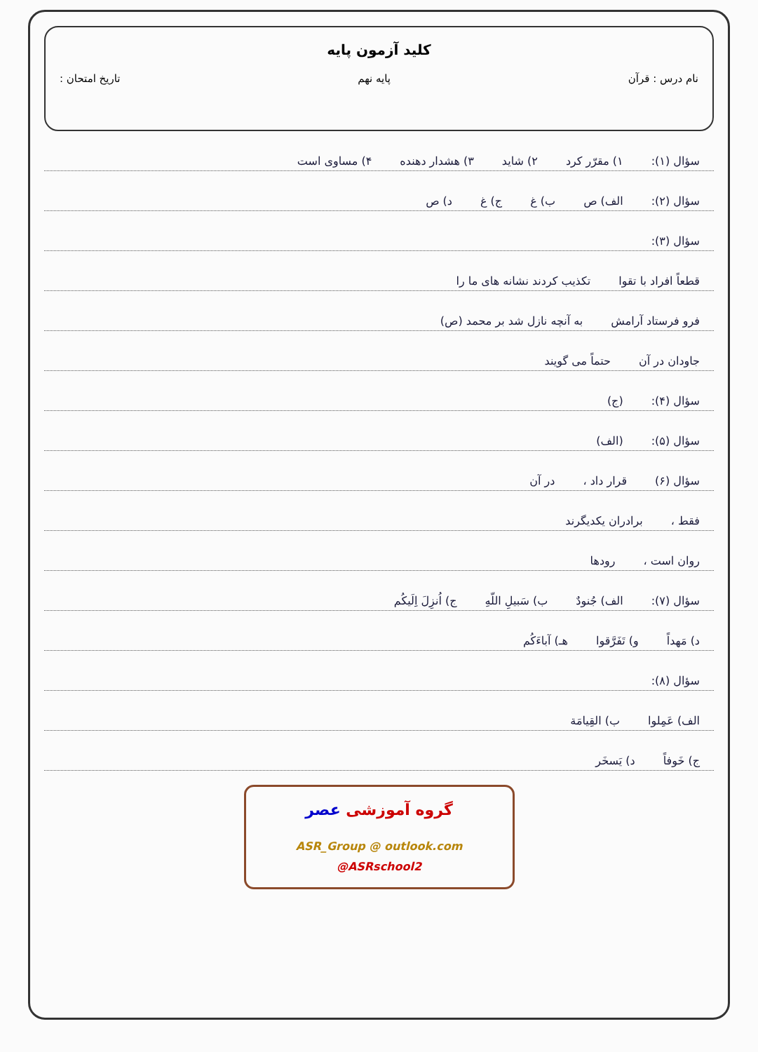کلید آزمون پایه
نام درس : قرآن پایه نهم تاریخ امتحان :
سؤال (۱): ۱) مقرّر کرد ۲) شاید ۳) هشدار دهنده ۴) مساوی است
سؤال (۲): الف) ص ب) غ ج) غ د) ص
سؤال (۳):
قطعاً افراد با تقوا تکذیب کردند نشانه های ما را
فرو فرستاد آرامش به آنچه نازل شد بر محمد (ص)
جاودان در آن حتماً می گویند
سؤال (۴): (ج)
سؤال (۵): (الف)
سؤال (۶) قرار داد ، در آن
فقط ، برادران یکدیگرند
روان است ، رودها
سؤال (۷): الف) جُنودٌ ب) سَبیلِ اللّهِ ج) اُنزِلَ اِلَیکُم
د) مَهداً و) تَفَرَّقوا هـ) آباءَکُم
سؤال (۸):
الف) عَمِلوا ب) القِیامَة
ج) خَوفاً د) یَسخَر
گروه آموزشی عصر
ASR_Group @ outlook.com
@ASRschool2